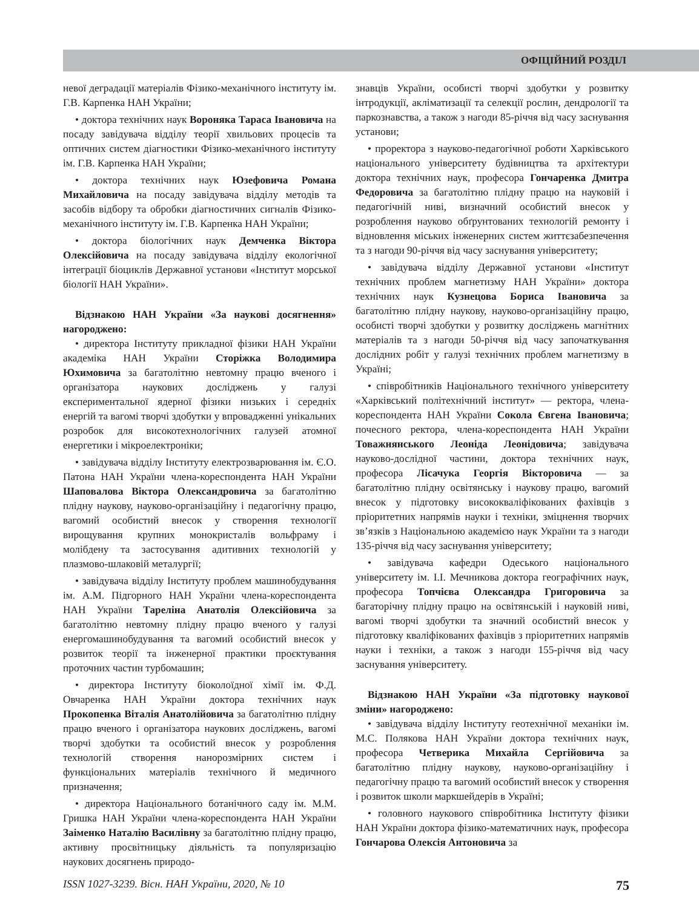ОФІЦІЙНИЙ РОЗДІЛ
невої деградації матеріалів Фізико-механічного інституту ім. Г.В. Карпенка НАН України;
• доктора технічних наук Вороняка Тараса Івановича на посаду завідувача відділу теорії хвильових процесів та оптичних систем діагностики Фізико-механічного інституту ім. Г.В. Карпенка НАН України;
• доктора технічних наук Юзефовича Романа Михайловича на посаду завідувача відділу методів та засобів відбору та обробки діагностичних сигналів Фізико-механічного інституту ім. Г.В. Карпенка НАН України;
• доктора біологічних наук Демченка Віктора Олексійовича на посаду завідувача відділу екологічної інтеграції біоциклів Державної установи «Інститут морської біології НАН України».
Відзнакою НАН України «За наукові досягнення» нагороджено:
• директора Інституту прикладної фізики НАН України академіка НАН України Сторіжка Володимира Юхимовича за багатолітню невтомну працю вченого і організатора наукових досліджень у галузі експериментальної ядерної фізики низьких і середніх енергій та вагомі творчі здобутки у впровадженні унікальних розробок для високотехнологічних галузей атомної енергетики і мікроелектроніки;
• завідувача відділу Інституту електрозварювання ім. Є.О. Патона НАН України члена-кореспондента НАН України Шаповалова Віктора Олександровича за багатолітню плідну наукову, науково-організаційну і педагогічну працю, вагомий особистий внесок у створення технології вирощування крупних монокристалів вольфраму і молібдену та застосування адитивних технологій у плазмово-шлаковій металургії;
• завідувача відділу Інституту проблем машинобудування ім. А.М. Підгорного НАН України члена-кореспондента НАН України Тареліна Анатолія Олексійовича за багатолітню невтомну плідну працю вченого у галузі енергомашинобудування та вагомий особистий внесок у розвиток теорії та інженерної практики проєктування проточних частин турбомашин;
• директора Інституту біоколоїдної хімії ім. Ф.Д. Овчаренка НАН України доктора технічних наук Прокопенка Віталія Анатолійовича за багатолітню плідну працю вченого і організатора наукових досліджень, вагомі творчі здобутки та особистий внесок у розроблення технологій створення нанорозмірних систем і функціональних матеріалів технічного й медичного призначення;
• директора Національного ботанічного саду ім. М.М. Гришка НАН України члена-кореспондента НАН України Заіменко Наталію Василівну за багатолітню плідну працю, активну просвітницьку діяльність та популяризацію наукових досягнень природо-
знавців України, особисті творчі здобутки у розвитку інтродукції, акліматизації та селекції рослин, дендрології та паркознавства, а також з нагоди 85-річчя від часу заснування установи;
• проректора з науково-педагогічної роботи Харківського національного університету будівництва та архітектури доктора технічних наук, професора Гончаренка Дмитра Федоровича за багатолітню плідну працю на науковій і педагогічній ниві, визначний особистий внесок у розроблення науково обґрунтованих технологій ремонту і відновлення міських інженерних систем життєзабезпечення та з нагоди 90-річчя від часу заснування університету;
• завідувача відділу Державної установи «Інститут технічних проблем магнетизму НАН України» доктора технічних наук Кузнецова Бориса Івановича за багатолітню плідну наукову, науково-організаційну працю, особисті творчі здобутки у розвитку досліджень магнітних матеріалів та з нагоди 50-річчя від часу започаткування дослідних робіт у галузі технічних проблем магнетизму в Україні;
• співробітників Національного технічного університету «Харківський політехнічний інститут» — ректора, члена-кореспондента НАН України Сокола Євгена Івановича; почесного ректора, члена-кореспондента НАН України Товажнянського Леоніда Леонідовича; завідувача науково-дослідної частини, доктора технічних наук, професора Лісачука Георгія Вікторовича — за багатолітню плідну освітянську і наукову працю, вагомий внесок у підготовку висококваліфікованих фахівців з пріоритетних напрямів науки і техніки, зміцнення творчих зв’язків з Національною академією наук України та з нагоди 135-річчя від часу заснування університету;
• завідувача кафедри Одеського національного університету ім. І.І. Мечникова доктора географічних наук, професора Топчієва Олександра Григоровича за багаторічну плідну працю на освітянській і науковій ниві, вагомі творчі здобутки та значний особистий внесок у підготовку кваліфікованих фахівців з пріоритетних напрямів науки і техніки, а також з нагоди 155-річчя від часу заснування університету.
Відзнакою НАН України «За підготовку наукової зміни» нагороджено:
• завідувача відділу Інституту геотехнічної механіки ім. М.С. Полякова НАН України доктора технічних наук, професора Четверика Михайла Сергійовича за багатолітню плідну наукову, науково-організаційну і педагогічну працю та вагомий особистий внесок у створення і розвиток школи маркшейдерів в Україні;
• головного наукового співробітника Інституту фізики НАН України доктора фізико-математичних наук, професора Гончарова Олексія Антоновича за
ISSN 1027-3239. Вісн. НАН України, 2020, № 10 75